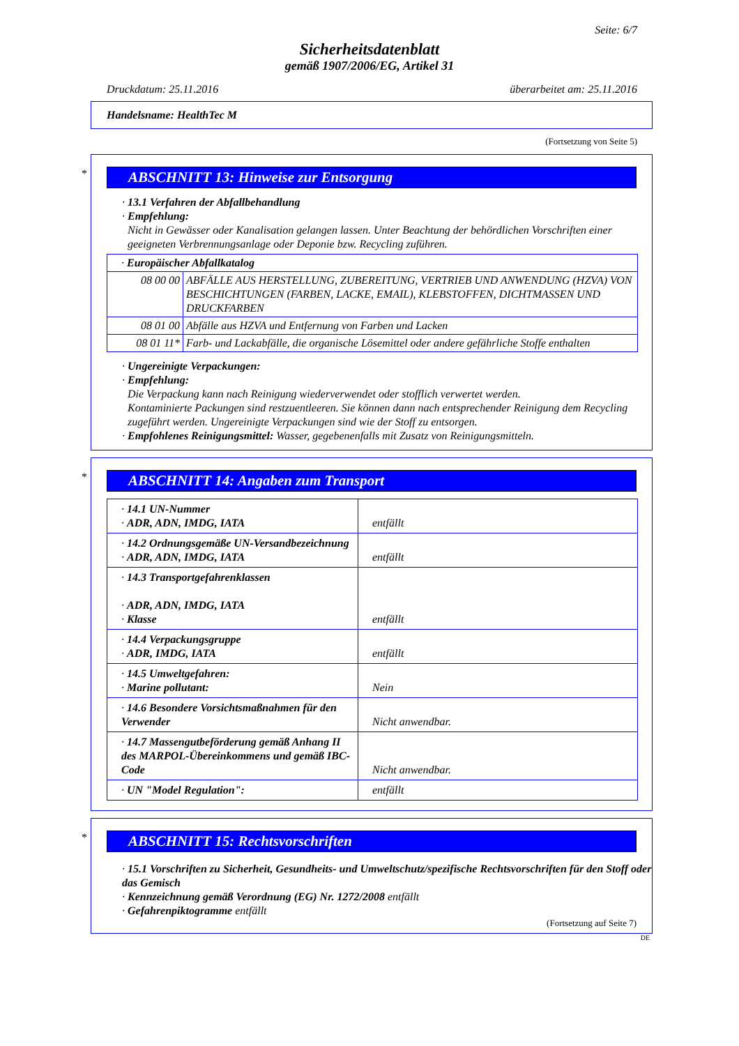Seite: 6/7
Sicherheitsdatenblatt
gemäß 1907/2006/EG, Artikel 31
Druckdatum: 25.11.2016 überarbeitet am: 25.11.2016
Handelsname: HealthTec M
(Fortsetzung von Seite 5)
*
ABSCHNITT 13: Hinweise zur Entsorgung
· 13.1 Verfahren der Abfallbehandlung
· Empfehlung:
Nicht in Gewässer oder Kanalisation gelangen lassen. Unter Beachtung der behördlichen Vorschriften einer geeigneten Verbrennungsanlage oder Deponie bzw. Recycling zuführen.
| · Europäischer Abfallkatalog | |
| 08 00 00 | ABFÄLLE AUS HERSTELLUNG, ZUBEREITUNG, VERTRIEB UND ANWENDUNG (HZVA) VON BESCHICHTUNGEN (FARBEN, LACKE, EMAIL), KLEBSTOFFEN, DICHTMASSEN UND DRUCKFARBEN |
| 08 01 00 | Abfälle aus HZVA und Entfernung von Farben und Lacken |
| 08 01 11* | Farb- und Lackabfälle, die organische Lösemittel oder andere gefährliche Stoffe enthalten |
· Ungereinigte Verpackungen:
· Empfehlung:
Die Verpackung kann nach Reinigung wiederverwendet oder stofflich verwertet werden.
Kontaminierte Packungen sind restzuentleeren. Sie können dann nach entsprechender Reinigung dem Recycling zugeführt werden. Ungereinigte Verpackungen sind wie der Stoff zu entsorgen.
· Empfohlenes Reinigungsmittel: Wasser, gegebenenfalls mit Zusatz von Reinigungsmitteln.
*
ABSCHNITT 14: Angaben zum Transport
| · 14.1 UN-Nummer · ADR, ADN, IMDG, IATA | entfällt |
| · 14.2 Ordnungsgemäße UN-Versandbezeichnung · ADR, ADN, IMDG, IATA | entfällt |
| · 14.3 Transportgefahrenklassen · ADR, ADN, IMDG, IATA · Klasse | entfällt |
| · 14.4 Verpackungsgruppe · ADR, IMDG, IATA | entfällt |
| · 14.5 Umweltgefahren: · Marine pollutant: | Nein |
| · 14.6 Besondere Vorsichtsmaßnahmen für den Verwender | Nicht anwendbar. |
| · 14.7 Massengutbeförderung gemäß Anhang II des MARPOL-Übereinkommens und gemäß IBC-Code | Nicht anwendbar. |
| · UN "Model Regulation": | entfällt |
*
ABSCHNITT 15: Rechtsvorschriften
· 15.1 Vorschriften zu Sicherheit, Gesundheits- und Umweltschutz/spezifische Rechtsvorschriften für den Stoff oder das Gemisch
· Kennzeichnung gemäß Verordnung (EG) Nr. 1272/2008 entfällt
· Gefahrenpiktogramme entfällt
(Fortsetzung auf Seite 7)
DE